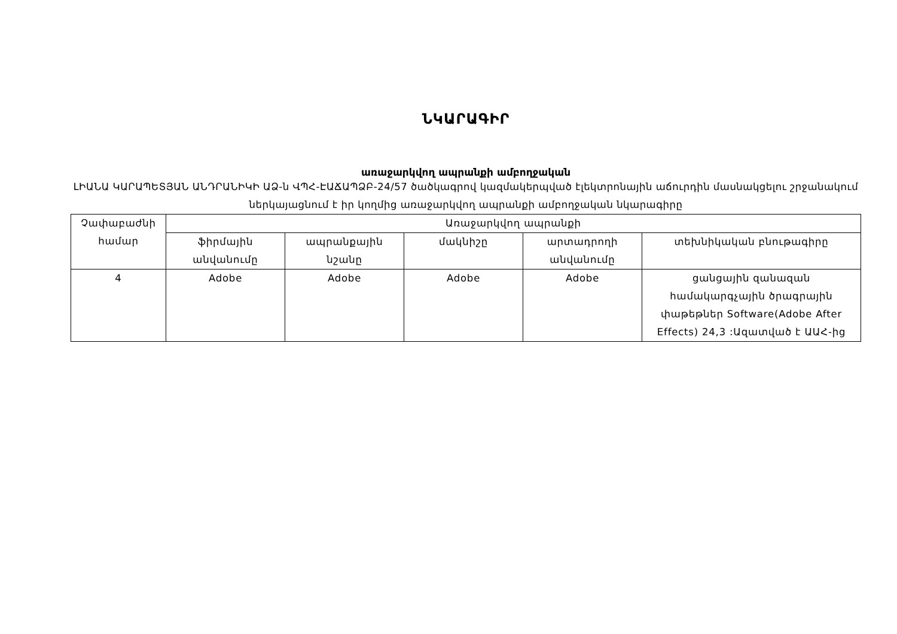ՆԿԱՐԱԳԻՐ
առաջարկվող ապրանքի ամբողջական
ԼԻԱՆԱ ԿԱՐԱՊԵՏՅԱՆ ԱՆԴՐԱՆԻԿԻ ԱՁ-ն ՎՊՀ-ԷԱՃԱՊՁԲ-24/57 ծածկագրով կազմակերպված էլեկտրոնային աճուրդին մասնակցելու շրջանակում ներկայացնում է իր կողմից առաջարկվող ապրանքի ամբողջական նկարագիրը
| Չափաբաժնի համար | Առաջարկվող ապրանքի | | | | |
| --- | --- | --- | --- | --- | --- |
| | ֆիրմային անվանումը | ապրանքային նշանը | մակնիշը | արտադրողի անվանումը | տեխնիկական բնութագիրը |
| 4 | Adobe | Adobe | Adobe | Adobe | ցանցային զանազան համակարգչային ծրագրային փաթեթներ Software(Adobe After Effects) 24,3 :Ազատված է ԱԱՀ-ից |